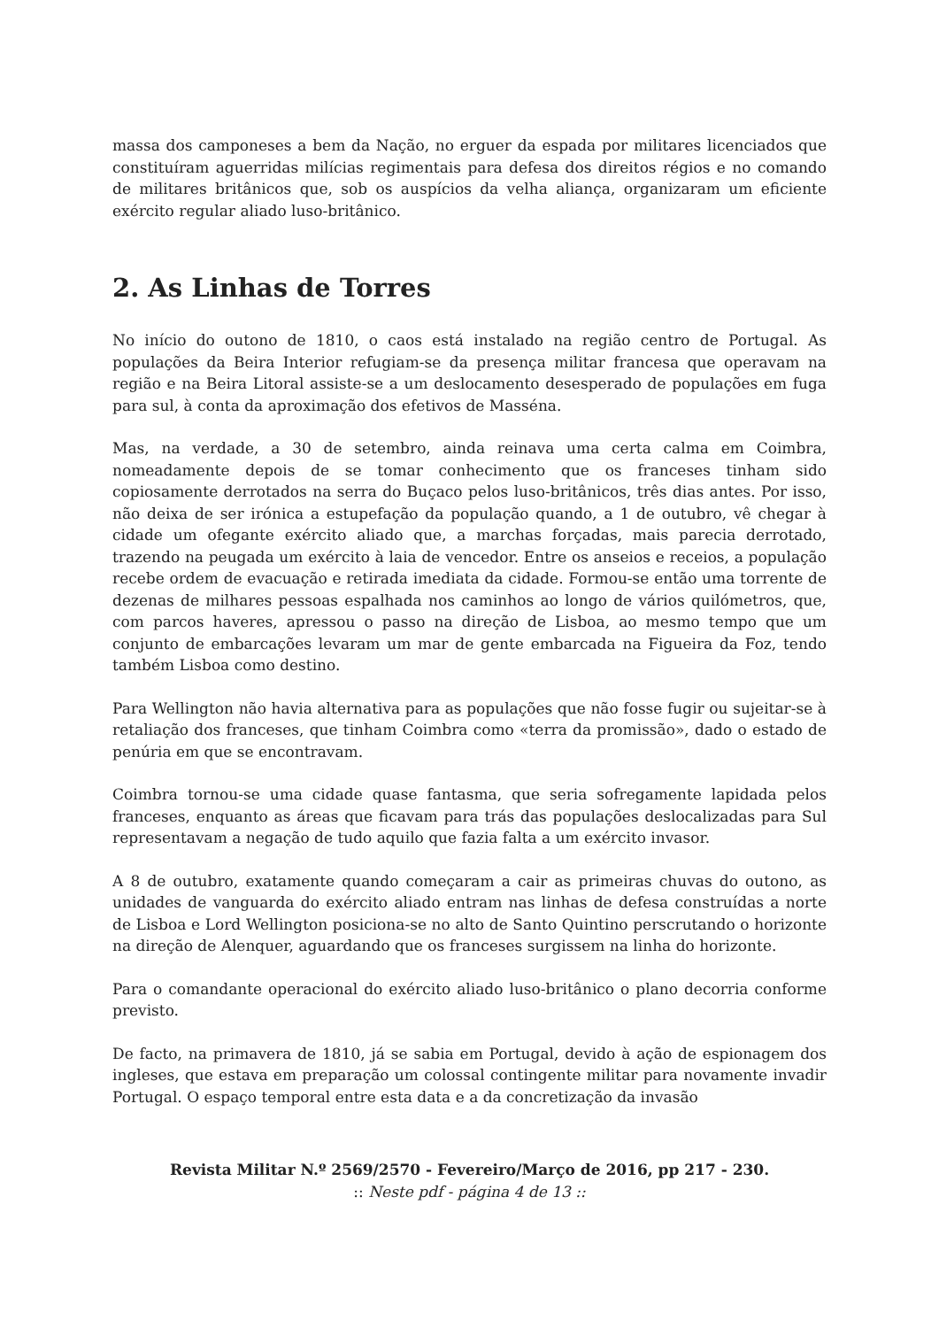massa dos camponeses a bem da Nação, no erguer da espada por militares licenciados que constituíram aguerridas milícias regimentais para defesa dos direitos régios e no comando de militares britânicos que, sob os auspícios da velha aliança, organizaram um eficiente exército regular aliado luso-britânico.
2. As Linhas de Torres
No início do outono de 1810, o caos está instalado na região centro de Portugal. As populações da Beira Interior refugiam-se da presença militar francesa que operavam na região e na Beira Litoral assiste-se a um deslocamento desesperado de populações em fuga para sul, à conta da aproximação dos efetivos de Masséna.
Mas, na verdade, a 30 de setembro, ainda reinava uma certa calma em Coimbra, nomeadamente depois de se tomar conhecimento que os franceses tinham sido copiosamente derrotados na serra do Buçaco pelos luso-britânicos, três dias antes. Por isso, não deixa de ser irónica a estupefação da população quando, a 1 de outubro, vê chegar à cidade um ofegante exército aliado que, a marchas forçadas, mais parecia derrotado, trazendo na peugada um exército à laia de vencedor. Entre os anseios e receios, a população recebe ordem de evacuação e retirada imediata da cidade. Formou-se então uma torrente de dezenas de milhares pessoas espalhada nos caminhos ao longo de vários quilómetros, que, com parcos haveres, apressou o passo na direção de Lisboa, ao mesmo tempo que um conjunto de embarcações levaram um mar de gente embarcada na Figueira da Foz, tendo também Lisboa como destino.
Para Wellington não havia alternativa para as populações que não fosse fugir ou sujeitar-se à retaliação dos franceses, que tinham Coimbra como «terra da promissão», dado o estado de penúria em que se encontravam.
Coimbra tornou-se uma cidade quase fantasma, que seria sofregamente lapidada pelos franceses, enquanto as áreas que ficavam para trás das populações deslocalizadas para Sul representavam a negação de tudo aquilo que fazia falta a um exército invasor.
A 8 de outubro, exatamente quando começaram a cair as primeiras chuvas do outono, as unidades de vanguarda do exército aliado entram nas linhas de defesa construídas a norte de Lisboa e Lord Wellington posiciona-se no alto de Santo Quintino perscrutando o horizonte na direção de Alenquer, aguardando que os franceses surgissem na linha do horizonte.
Para o comandante operacional do exército aliado luso-britânico o plano decorria conforme previsto.
De facto, na primavera de 1810, já se sabia em Portugal, devido à ação de espionagem dos ingleses, que estava em preparação um colossal contingente militar para novamente invadir Portugal. O espaço temporal entre esta data e a da concretização da invasão
Revista Militar N.º 2569/2570 - Fevereiro/Março de 2016, pp 217 - 230.
:: Neste pdf - página 4 de 13 ::